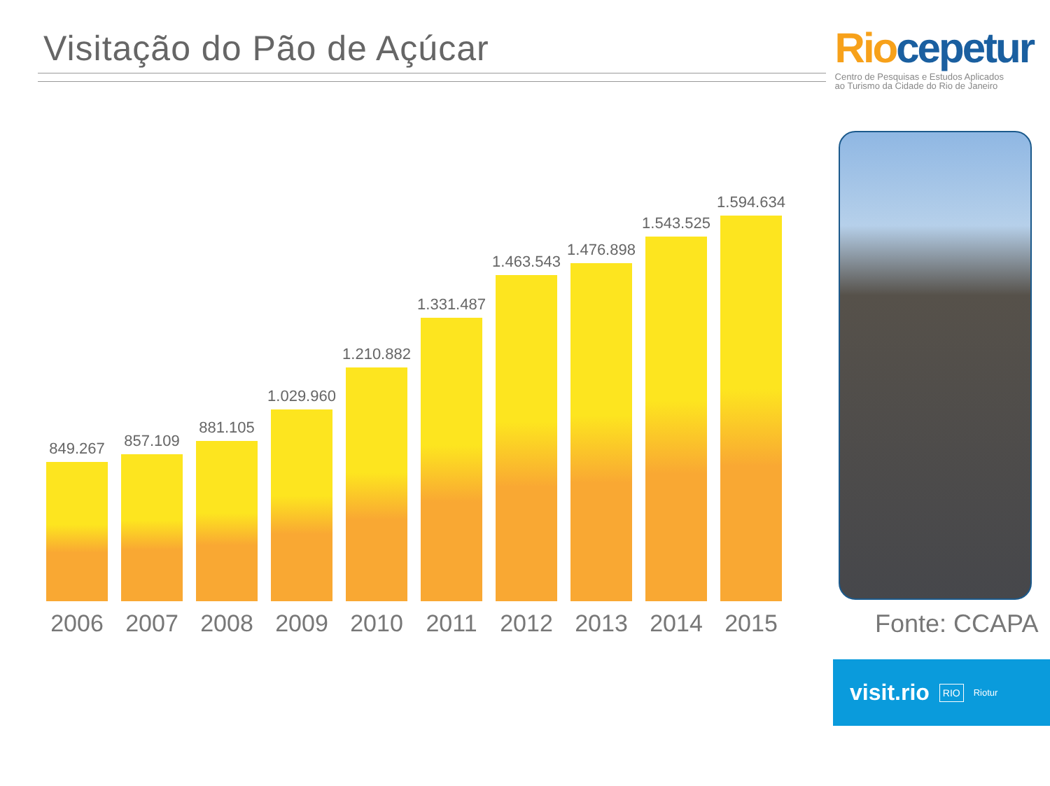Visitação do Pão de Açúcar
Rio cepetur
Centro de Pesquisas e Estudos Aplicados
ao Turismo da Cidade do Rio de Janeiro
849.267
2006
857.109
2007
881.105
2008
1.029.960
2009
1.210.882
2010
1.331.487
2011
1.463.543
2012
1.476.898
2013
1.543.525
2014
1.594.634
2015
Fonte: CCAPA
visit.rio RIO Riotur